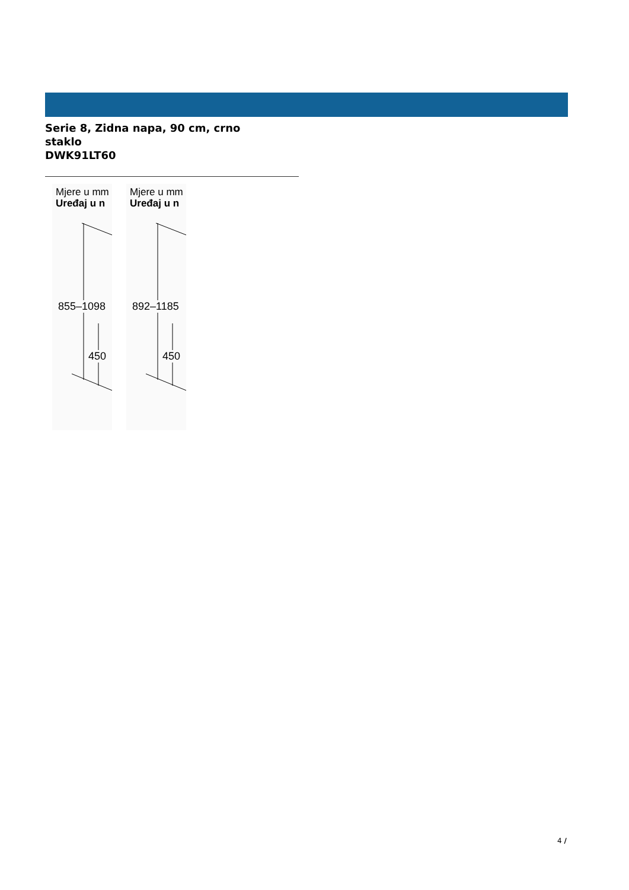Serie 8, Zidna napa, 90 cm, crno staklo
DWK91LT60
Mjere u mm
Uređaj u n
855–1098
450
Mjere u mm
Uređaj u n
892–1185
450
4 /